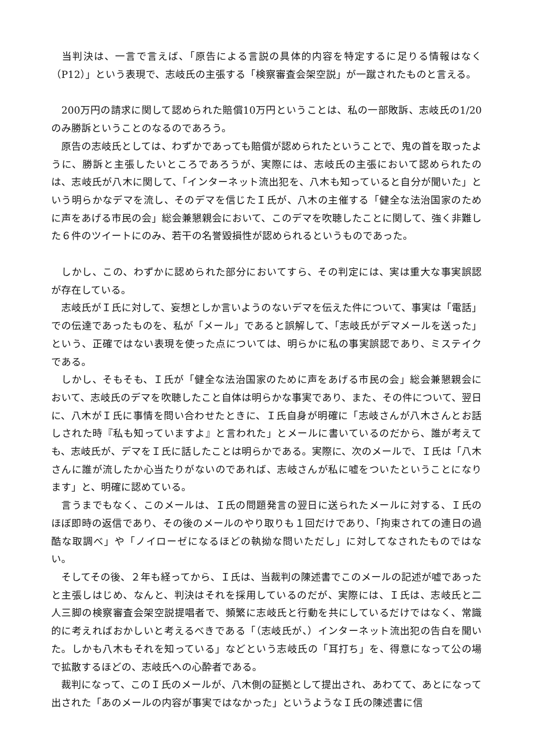当判決は、一言で言えば、「原告による言説の具体的内容を特定するに足りる情報はなく（P12）」という表現で、志岐氏の主張する「検察審査会架空説」が一蹴されたものと言える。
　200万円の請求に関して認められた賠償10万円ということは、私の一部敗訴、志岐氏の1/20のみ勝訴ということのなるのであろう。
　原告の志岐氏としては、わずかであっても賠償が認められたということで、鬼の首を取ったように、勝訴と主張したいところであろうが、実際には、志岐氏の主張において認められたのは、志岐氏が八木に関して、「インターネット流出犯を、八木も知っていると自分が聞いた」という明らかなデマを流し、そのデマを信じたＩ氏が、八木の主催する「健全な法治国家のために声をあげる市民の会」総会兼懇親会において、このデマを吹聴したことに関して、強く非難した６件のツイートにのみ、若干の名誉毀損性が認められるというものであった。
　しかし、この、わずかに認められた部分においてすら、その判定には、実は重大な事実誤認が存在している。
　志岐氏がＩ氏に対して、妄想としか言いようのないデマを伝えた件について、事実は「電話」での伝達であったものを、私が「メール」であると誤解して、「志岐氏がデマメールを送った」という、正確ではない表現を使った点については、明らかに私の事実誤認であり、ミステイクである。
　しかし、そもそも、Ｉ氏が「健全な法治国家のために声をあげる市民の会」総会兼懇親会において、志岐氏のデマを吹聴したこと自体は明らかな事実であり、また、その件について、翌日に、八木がＩ氏に事情を問い合わせたときに、Ｉ氏自身が明確に「志岐さんが八木さんとお話しされた時『私も知っていますよ』と言われた」とメールに書いているのだから、誰が考えても、志岐氏が、デマをＩ氏に話したことは明らかである。実際に、次のメールで、Ｉ氏は「八木さんに誰が流したか心当たりがないのであれば、志岐さんが私に嘘をついたということになります」と、明確に認めている。
　言うまでもなく、このメールは、Ｉ氏の問題発言の翌日に送られたメールに対する、Ｉ氏のほぼ即時の返信であり、その後のメールのやり取りも１回だけであり、「拘束されての連日の過酷な取調べ」や「ノイローゼになるほどの執拗な問いただし」に対してなされたものではない。
　そしてその後、２年も経ってから、Ｉ氏は、当裁判の陳述書でこのメールの記述が嘘であったと主張しはじめ、なんと、判決はそれを採用しているのだが、実際には、Ｉ氏は、志岐氏と二人三脚の検察審査会架空説提唱者で、頻繁に志岐氏と行動を共にしているだけではなく、常識的に考えればおかしいと考えるべきである「（志岐氏が、）インターネット流出犯の告白を聞いた。しかも八木もそれを知っている」などという志岐氏の「耳打ち」を、得意になって公の場で拡散するほどの、志岐氏への心酔者である。
　裁判になって、このＩ氏のメールが、八木側の証拠として提出され、あわてて、あとになって出された「あのメールの内容が事実ではなかった」というようなＩ氏の陳述書に信